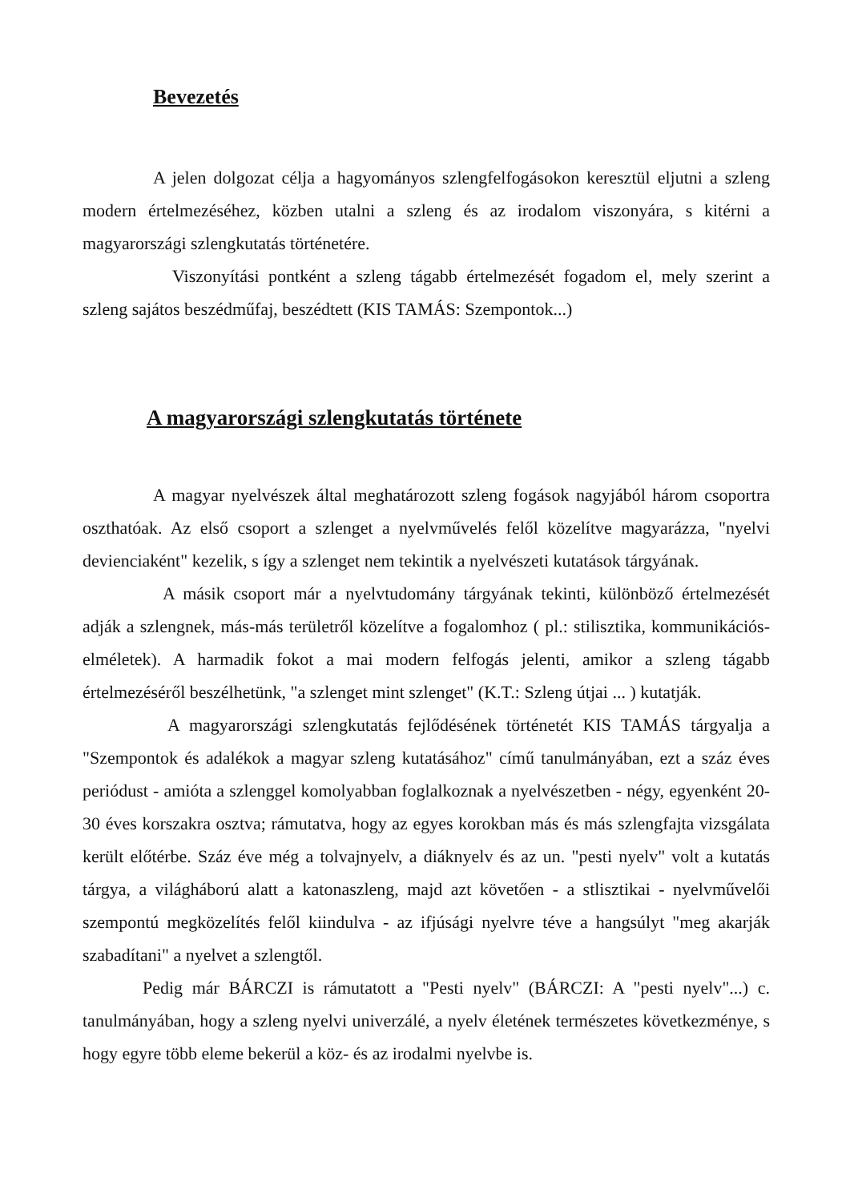Bevezetés
A jelen dolgozat célja a hagyományos szlengfelfogásokon keresztül eljutni a szleng modern értelmezéséhez, közben utalni a szleng és az irodalom viszonyára, s kitérni a magyarországi szlengkutatás történetére.
Viszonyítási pontként a szleng tágabb értelmezését fogadom el, mely szerint a szleng sajátos beszédműfaj, beszédtett (KIS TAMÁS: Szempontok...)
A magyarországi szlengkutatás története
A magyar nyelvészek által meghatározott szleng fogások nagyjából három csoportra oszthatóak. Az első csoport a szlenget a nyelvművelés felől közelítve magyarázza, "nyelvi devienciaként" kezelik, s így a szlenget nem tekintik a nyelvészeti kutatások tárgyának.
A másik csoport már a nyelvtudomány tárgyának tekinti, különböző értelmezését adják a szlengnek, más-más területről közelítve a fogalomhoz ( pl.: stilisztika, kommunikációs-elméletek). A harmadik fokot a mai modern felfogás jelenti, amikor a szleng tágabb értelmezéséről beszélhetünk, "a szlenget mint szlenget" (K.T.: Szleng útjai ... ) kutatják.
A magyarországi szlengkutatás fejlődésének történetét KIS TAMÁS tárgyalja a "Szempontok és adalékok a magyar szleng kutatásához" című tanulmányában, ezt a száz éves periódust - amióta a szlenggel komolyabban foglalkoznak a nyelvészetben - négy, egyenként 20-30 éves korszakra osztva; rámutatva, hogy az egyes korokban más és más szlengfajta vizsgálata került előtérbe. Száz éve még a tolvajnyelv, a diáknyelv és az un. "pesti nyelv" volt a kutatás tárgya, a világháború alatt a katonaszleng, majd azt követően - a stlisztikai - nyelvművelői szempontú megközelítés felől kiindulva - az ifjúsági nyelvre téve a hangsúlyt "meg akarják szabadítani" a nyelvet a szlengtől.
Pedig már BÁRCZI is rámutatott a "Pesti nyelv" (BÁRCZI: A "pesti nyelv"...) c. tanulmányában, hogy a szleng nyelvi univerzálé, a nyelv életének természetes következménye, s hogy egyre több eleme bekerül a köz- és az irodalmi nyelvbe is.